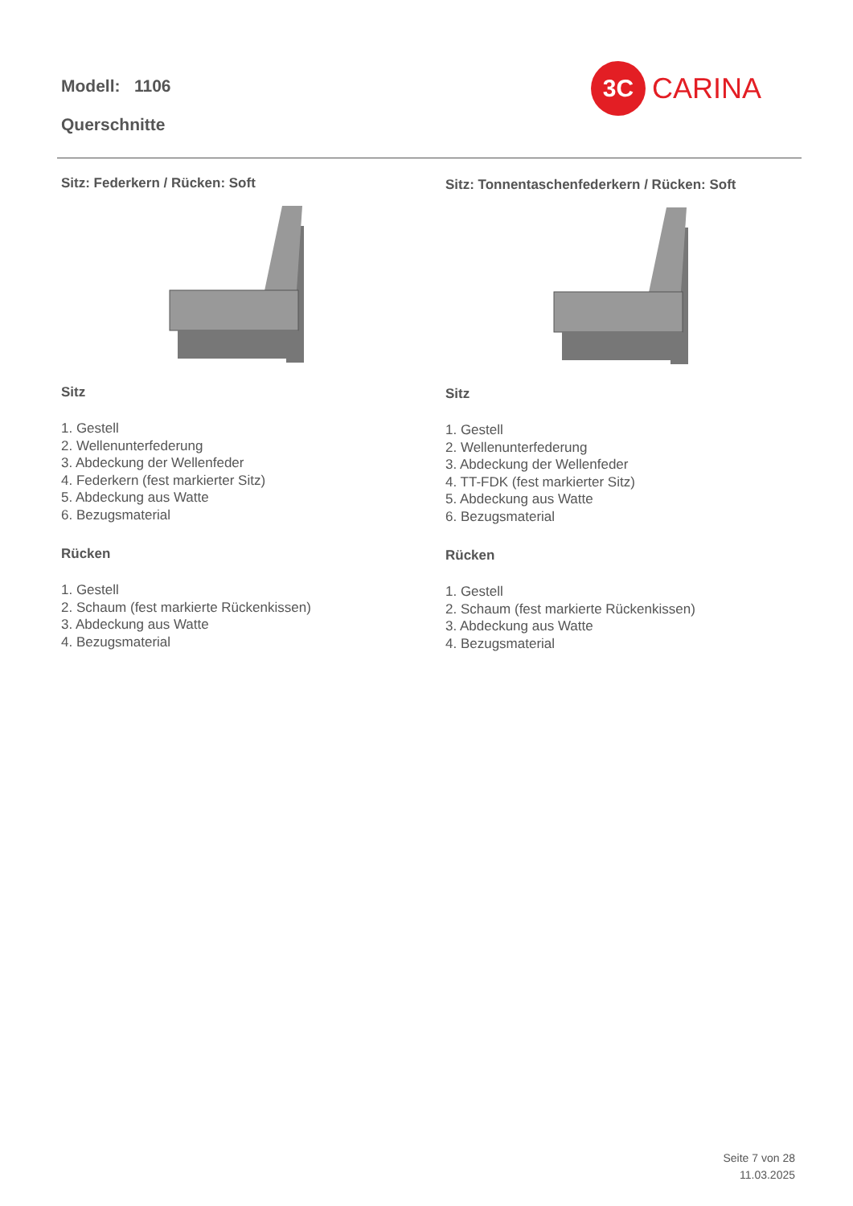Modell: 1106
Querschnitte
3C
CARINA
Sitz: Federkern / Rücken: Soft
Sitz
1. Gestell
2. Wellenunterfederung
3. Abdeckung der Wellenfeder
4. Federkern (fest markierter Sitz)
5. Abdeckung aus Watte
6. Bezugsmaterial
Rücken
1. Gestell
2. Schaum (fest markierte Rückenkissen)
3. Abdeckung aus Watte
4. Bezugsmaterial
Sitz: Tonnentaschenfederkern / Rücken: Soft
Sitz
1. Gestell
2. Wellenunterfederung
3. Abdeckung der Wellenfeder
4. TT-FDK (fest markierter Sitz)
5. Abdeckung aus Watte
6. Bezugsmaterial
Rücken
1. Gestell
2. Schaum (fest markierte Rückenkissen)
3. Abdeckung aus Watte
4. Bezugsmaterial
Seite 7 von 28
11.03.2025